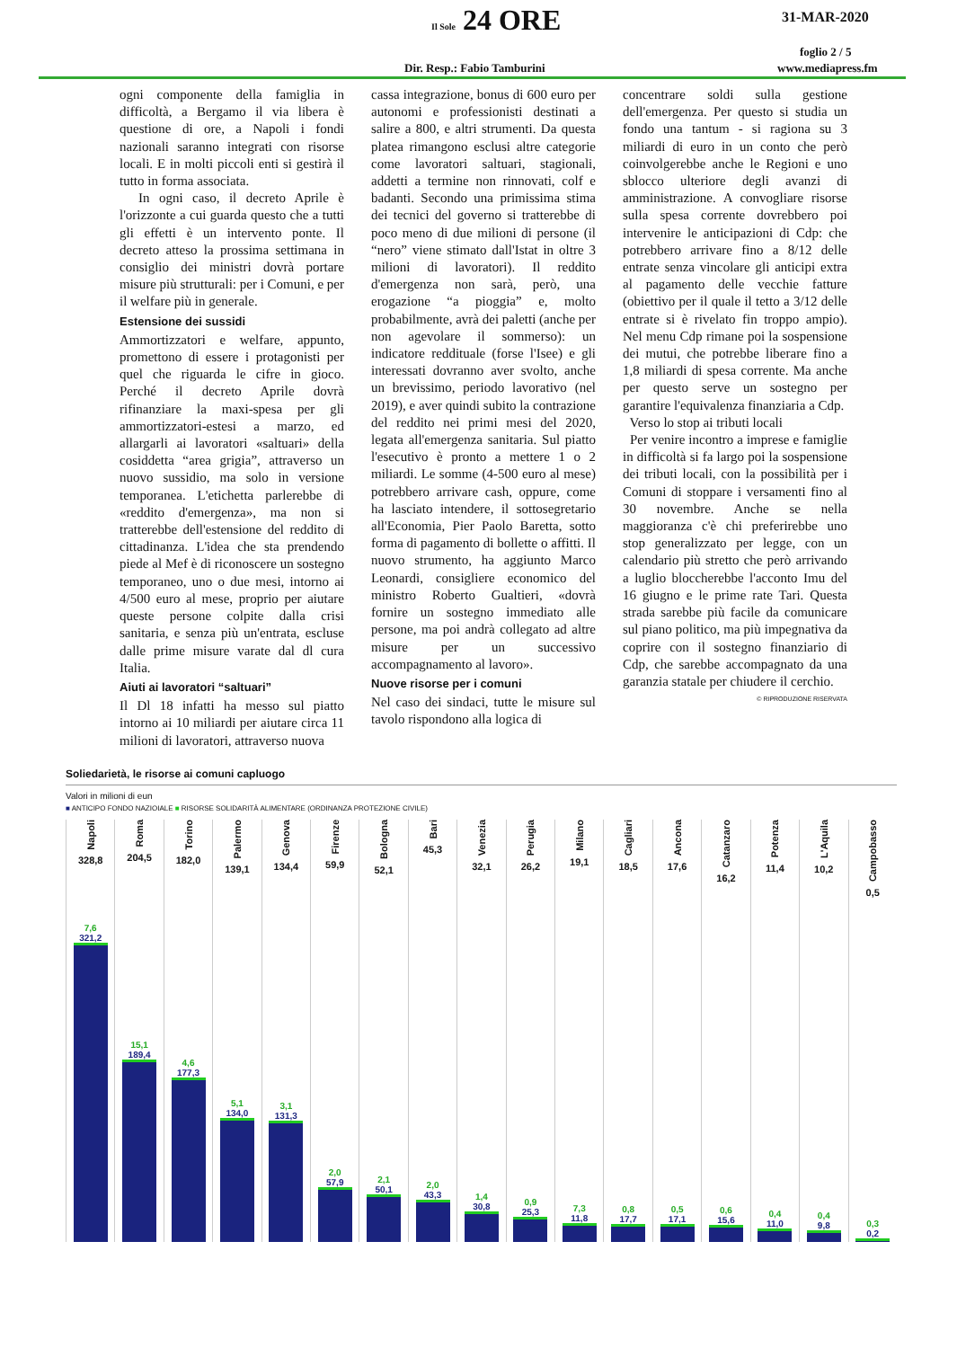Il Sole 24 ORE 31-MAR-2020
foglio 2 / 5
Dir. Resp.: Fabio Tamburini www.mediapress.fm
ogni componente della famiglia in difficoltà, a Bergamo il via libera è questione di ore, a Napoli i fondi nazionali saranno integrati con risorse locali. E in molti piccoli enti si gestirà il tutto in forma associata.
In ogni caso, il decreto Aprile è l'orizzonte a cui guarda questo che a tutti gli effetti è un intervento ponte. Il decreto atteso la prossima settimana in consiglio dei ministri dovrà portare misure più strutturali: per i Comuni, e per il welfare più in generale.
Estensione dei sussidi
Ammortizzatori e welfare, appunto, promettono di essere i protagonisti per quel che riguarda le cifre in gioco. Perché il decreto Aprile dovrà rifinanziare la maxi-spesa per gli ammortizzatori-estesi a marzo, ed allargarli ai lavoratori «saltuari» della cosiddetta “area grigia”, attraverso un nuovo sussidio, ma solo in versione temporanea. L'etichetta parlerebbe di «reddito d'emergenza», ma non si tratterebbe dell'estensione del reddito di cittadinanza. L'idea che sta prendendo piede al Mef è di riconoscere un sostegno temporaneo, uno o due mesi, intorno ai 4/500 euro al mese, proprio per aiutare queste persone colpite dalla crisi sanitaria, e senza più un'entrata, escluse dalle prime misure varate dal dl cura Italia.
Aiuti ai lavoratori “saltuari”
Il Dl 18 infatti ha messo sul piatto intorno ai 10 miliardi per aiutare circa 11 milioni di lavoratori, attraverso nuova
cassa integrazione, bonus di 600 euro per autonomi e professionisti destinati a salire a 800, e altri strumenti. Da questa platea rimangono esclusi altre categorie come lavoratori saltuari, stagionali, addetti a termine non rinnovati, colf e badanti. Secondo una primissima stima dei tecnici del governo si tratterebbe di poco meno di due milioni di persone (il “nero” viene stimato dall'Istat in oltre 3 milioni di lavoratori). Il reddito d'emergenza non sarà, però, una erogazione “a pioggia” e, molto probabilmente, avrà dei paletti (anche per non agevolare il sommerso): un indicatore reddituale (forse l'Isee) e gli interessati dovranno aver svolto, anche un brevissimo, periodo lavorativo (nel 2019), e aver quindi subito la contrazione del reddito nei primi mesi del 2020, legata all'emergenza sanitaria. Sul piatto l'esecutivo è pronto a mettere 1 o 2 miliardi. Le somme (4-500 euro al mese) potrebbero arrivare cash, oppure, come ha lasciato intendere, il sottosegretario all'Economia, Pier Paolo Baretta, sotto forma di pagamento di bollette o affitti. Il nuovo strumento, ha aggiunto Marco Leonardi, consigliere economico del ministro Roberto Gualtieri, «dovrà fornire un sostegno immediato alle persone, ma poi andrà collegato ad altre misure per un successivo accompagnamento al lavoro».
Nuove risorse per i comuni
Nel caso dei sindaci, tutte le misure sul tavolo rispondono alla logica di
concentrare soldi sulla gestione dell'emergenza. Per questo si studia un fondo una tantum - si ragiona su 3 miliardi di euro in un conto che però coinvolgerebbe anche le Regioni e uno sblocco ulteriore degli avanzi di amministrazione. A convogliare risorse sulla spesa corrente dovrebbero poi intervenire le anticipazioni di Cdp: che potrebbero arrivare fino a 8/12 delle entrate senza vincolare gli anticipi extra al pagamento delle vecchie fatture (obiettivo per il quale il tetto a 3/12 delle entrate si è rivelato fin troppo ampio). Nel menu Cdp rimane poi la sospensione dei mutui, che potrebbe liberare fino a 1,8 miliardi di spesa corrente. Ma anche per questo serve un sostegno per garantire l'equivalenza finanziaria a Cdp.
Verso lo stop ai tributi locali
Per venire incontro a imprese e famiglie in difficoltà si fa largo poi la sospensione dei tributi locali, con la possibilità per i Comuni di stoppare i versamenti fino al 30 novembre. Anche se nella maggioranza c'è chi preferirebbe uno stop generalizzato per legge, con un calendario più stretto che però arrivando a luglio bloccherebbe l'acconto Imu del 16 giugno e le prime rate Tari. Questa strada sarebbe più facile da comunicare sul piano politico, ma più impegnativa da coprire con il sostegno finanziario di Cdp, che sarebbe accompagnato da una garanzia statale per chiudere il cerchio.
© RIPRODUZIONE RISERVATA
Soliedarietà, le risorse ai comuni capluogo
Valori in milioni di eun
■ ANTICIPO FONDO NAZIOIALE ■ RISORSE SOLIDARITÀ ALIMENTARE (ORDINANZA PROTEZIONE CIVILE)
Napoli
328,8
7,6
321,2
Roma
204,5
15,1
189,4
Torino
182,0
4,6
177,3
Palermo
139,1
5,1
134,0
Genova
134,4
3,1
131,3
Firenze
59,9
2,0
57,9
Bologna
52,1
2,1
50,1
Bari
45,3
2,0
43,3
Venezia
32,1
1,4
30,8
Perugia
26,2
0,9
25,3
Milano
19,1
7,3
11,8
Cagliari
18,5
0,8
17,7
Ancona
17,6
0,5
17,1
Catanzaro
16,2
0,6
15,6
Potenza
11,4
0,4
11,0
L'Aquila
10,2
0,4
9,8
Campobasso
0,5
0,3
0,2